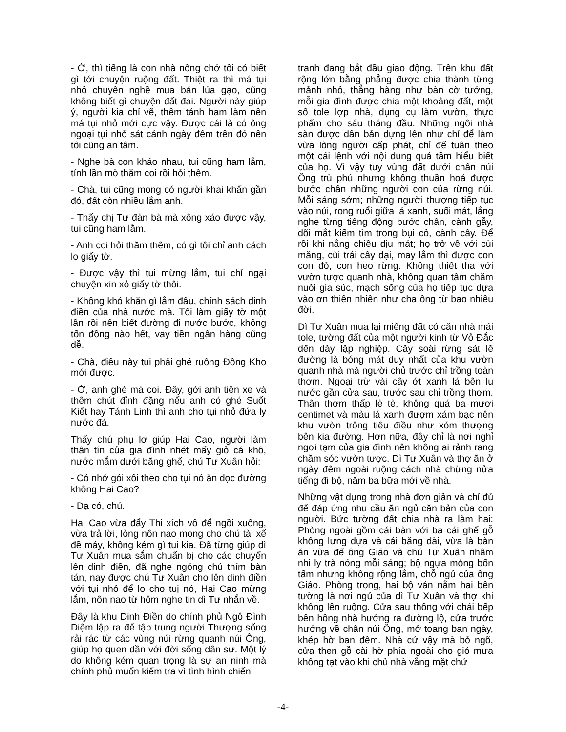- Ờ, thì tiếng là con nhà nông chớ tôi có biết gì tới chuyện ruộng đất. Thiệt ra thì má tụi nhỏ chuyên nghề mua bán lúa gạo, cũng không biết gì chuyện đất đai. Người này giúp ý, người kia chỉ vẽ, thêm tánh ham làm nên má tụi nhỏ mới cực vậy. Được cái là có ông ngoại tụi nhỏ sát cánh ngày đêm trên đó nên tôi cũng an tâm.
- Nghe bà con kháo nhau, tui cũng ham lắm, tính lần mò thăm coi rồi hỏi thêm.
- Chà, tui cũng mong có người khai khẩn gần đó, đất còn nhiều lắm anh.
- Thấy chị Tư đàn bà mà xông xáo được vậy, tui cũng ham lắm.
- Anh coi hỏi thăm thêm, có gì tôi chỉ anh cách lo giấy tờ.
- Được vậy thì tui mừng lắm, tui chỉ ngại chuyện xin xỏ giấy tờ thôi.
- Không khó khăn gì lắm đâu, chính sách dinh điền của nhà nước mà. Tôi làm giấy tờ một lần rồi nên biết đường đi nước bước, không tốn đồng nào hết, vay tiền ngân hàng cũng dễ.
- Chà, điệu này tui phải ghé ruộng Đồng Kho mới được.
- Ờ, anh ghé mà coi. Đây, gởi anh tiền xe và thêm chút đỉnh đặng nếu anh có ghé Suốt Kiết hay Tánh Linh thì anh cho tụi nhỏ đứa ly nước đá.
Thấy chú phụ lơ giúp Hai Cao, người làm thân tín của gia đình nhét mấy giỏ cá khô, nước mắm dưới băng ghế, chú Tư Xuân hỏi:
- Có nhớ gói xôi theo cho tụi nó ăn dọc đường không Hai Cao?
- Dạ có, chú.
Hai Cao vừa đẩy Thi xích vô để ngồi xuống, vừa trả lời, lòng nôn nao mong cho chú tài xế đề máy, không kém gì tụi kia. Đã từng giúp dì Tư Xuân mua sắm chuẩn bị cho các chuyến lên dinh điền, đã nghe ngóng chú thím bàn tán, nay được chú Tư Xuân cho lên dinh điền với tụi nhỏ để lo cho tuị nó, Hai Cao mừng lắm, nôn nao từ hôm nghe tin dì Tư nhắn về.
Đây là khu Dinh Điền do chính phủ Ngô Đình Diệm lập ra để tập trung người Thượng sống rải rác từ các vùng núi rừng quanh núi Ông, giúp họ quen dần với đời sống dân sự. Một lý do không kém quan trọng là sự an ninh mà chính phủ muốn kiểm tra vì tình hình chiến
tranh đang bắt đầu giao động. Trên khu đất rộng lớn bằng phẳng được chia thành từng mảnh nhỏ, thẳng hàng như bàn cờ tướng, mỗi gia đình được chia một khoảng đất, một số tole lợp nhà, dụng cụ làm vườn, thực phẩm cho sáu tháng đầu. Những ngôi nhà sàn được dân bản dựng lên như chỉ để làm vừa lòng người cấp phát, chỉ để tuân theo một cái lệnh với nội dung quá tầm hiểu biết của họ. Vì vậy tuy vùng đất dưới chân núi Ông trù phú nhưng không thuần hoá được bước chân những người con của rừng núi. Mỗi sáng sớm; những người thượng tiếp tục vào núi, rong ruổi giữa lá xanh, suối mát, lắng nghe từng tiếng động bước chân, cành gẫy, dõi mắt kiếm tìm trong bụi cỏ, cành cây. Để rồi khi nắng chiều dịu mát; họ trở về với cùi măng, cùi trái cây dại, may lắm thì được con con đỏ, con heo rừng. Không thiết tha với vườn tược quanh nhà, không quan tâm chăm nuôi gia súc, mạch sống của họ tiếp tục dựa vào ơn thiên nhiên như cha ông từ bao nhiêu đời.
Dì Tư Xuân mua lại miếng đất có căn nhà mái tole, tường đất của một người kinh từ Vỏ Đắc đến đây lập nghiệp. Cây soài rừng sát lề đường là bóng mát duy nhất của khu vườn quanh nhà mà người chủ trước chỉ trồng toàn thơm. Ngoại trừ vài cây ớt xanh lá bên lu nước gần cửa sau, trước sau chỉ trồng thơm. Thân thơm thấp lè tè, không quá ba mươi centimet và màu lá xanh đượm xám bạc nên khu vườn trông tiêu điều như xóm thượng bên kia đường. Hơn nữa, đây chỉ là nơi nghỉ ngơi tạm của gia đình nên không ai rảnh rang chăm sóc vườn tược. Dì Tư Xuân và thợ ăn ở ngày đêm ngoài ruộng cách nhà chừng nửa tiếng đi bộ, năm ba bữa mới về nhà.
Những vật dụng trong nhà đơn giản và chỉ đủ để đáp ứng nhu cầu ăn ngủ căn bản của con người. Bức tường đất chia nhà ra làm hai: Phòng ngoài gồm cái bàn với ba cái ghế gỗ không lưng dựa và cái băng dài, vừa là bàn ăn vừa để ông Giáo và chú Tư Xuân nhâm nhi ly trà nóng mỗi sáng; bộ ngựa mỏng bốn tấm nhưng không rộng lắm, chỗ ngủ của ông Giáo. Phòng trong, hai bộ ván nằm hai bên tường là nơi ngủ của dì Tư Xuân và thợ khi không lên ruộng. Cửa sau thông với chái bếp bên hông nhà hướng ra đường lộ, cửa trước hướng về chân núi Ông, mở toang ban ngày, khép hờ ban đêm. Nhà cứ vậy mà bỏ ngõ, cửa then gỗ cài hờ phía ngoài cho gió mưa không tạt vào khi chủ nhà vắng mặt chứ
-4-